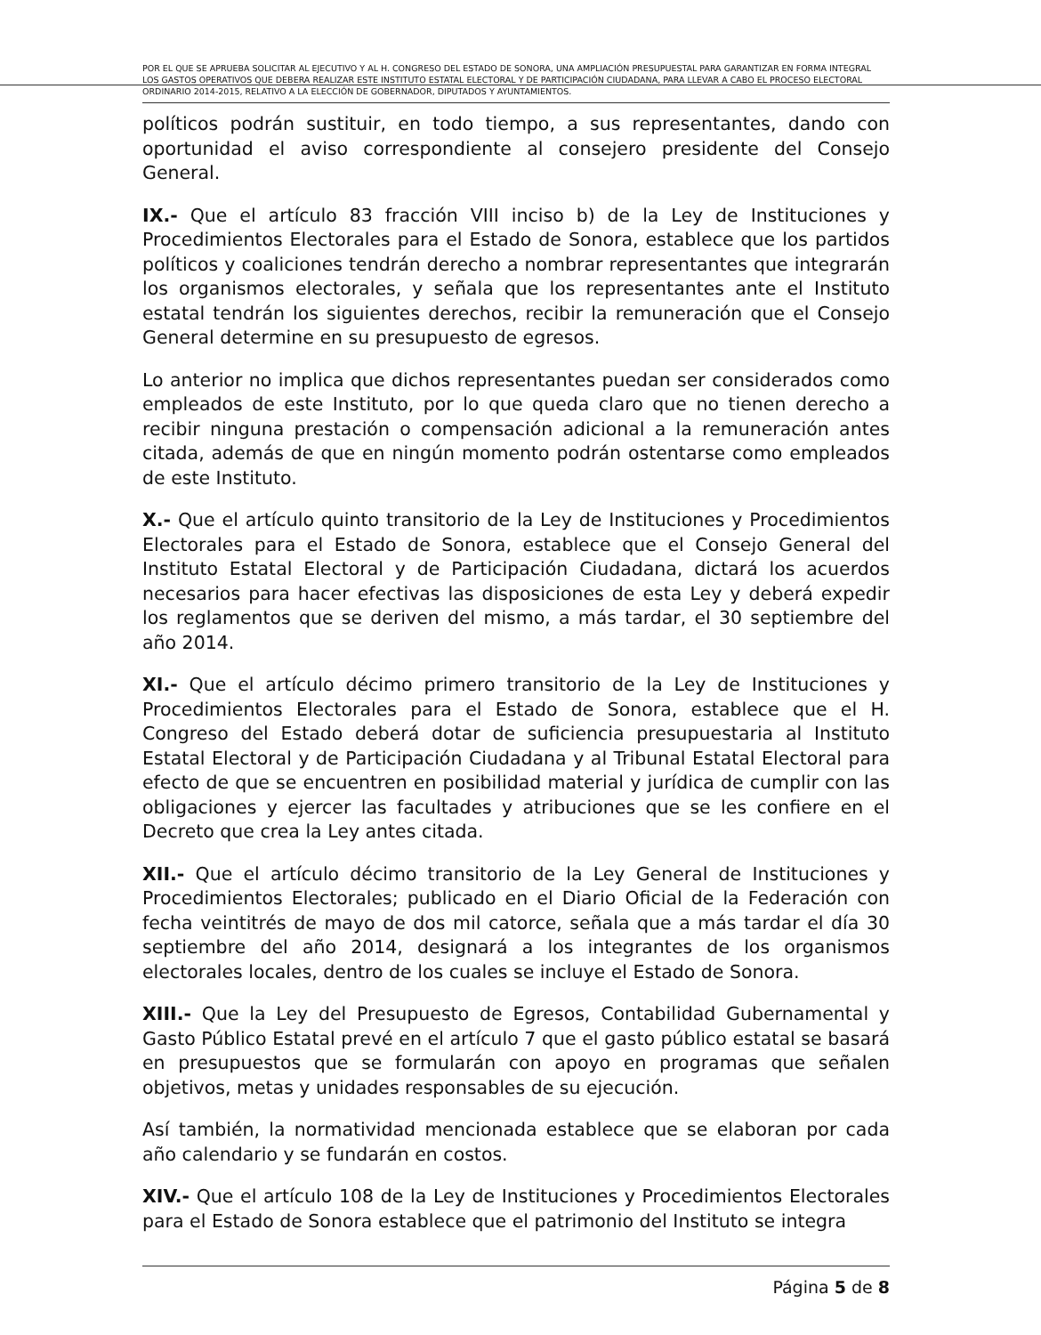POR EL QUE SE APRUEBA SOLICITAR AL EJECUTIVO Y AL H. CONGRESO DEL ESTADO DE SONORA, UNA AMPLIACIÓN PRESUPUESTAL PARA GARANTIZAR EN FORMA INTEGRAL LOS GASTOS OPERATIVOS QUE DEBERA REALIZAR ESTE INSTITUTO ESTATAL ELECTORAL Y DE PARTICIPACIÓN CIUDADANA, PARA LLEVAR A CABO EL PROCESO ELECTORAL ORDINARIO 2014-2015, RELATIVO A LA ELECCIÓN DE GOBERNADOR, DIPUTADOS Y AYUNTAMIENTOS.
políticos podrán sustituir, en todo tiempo, a sus representantes, dando con oportunidad el aviso correspondiente al consejero presidente del Consejo General.
IX.- Que el artículo 83 fracción VIII inciso b) de la Ley de Instituciones y Procedimientos Electorales para el Estado de Sonora, establece que los partidos políticos y coaliciones tendrán derecho a nombrar representantes que integrarán los organismos electorales, y señala que los representantes ante el Instituto estatal tendrán los siguientes derechos, recibir la remuneración que el Consejo General determine en su presupuesto de egresos.
Lo anterior no implica que dichos representantes puedan ser considerados como empleados de este Instituto, por lo que queda claro que no tienen derecho a recibir ninguna prestación o compensación adicional a la remuneración antes citada, además de que en ningún momento podrán ostentarse como empleados de este Instituto.
X.- Que el artículo quinto transitorio de la Ley de Instituciones y Procedimientos Electorales para el Estado de Sonora, establece que el Consejo General del Instituto Estatal Electoral y de Participación Ciudadana, dictará los acuerdos necesarios para hacer efectivas las disposiciones de esta Ley y deberá expedir los reglamentos que se deriven del mismo, a más tardar, el 30 septiembre del año 2014.
XI.- Que el artículo décimo primero transitorio de la Ley de Instituciones y Procedimientos Electorales para el Estado de Sonora, establece que el H. Congreso del Estado deberá dotar de suficiencia presupuestaria al Instituto Estatal Electoral y de Participación Ciudadana y al Tribunal Estatal Electoral para efecto de que se encuentren en posibilidad material y jurídica de cumplir con las obligaciones y ejercer las facultades y atribuciones que se les confiere en el Decreto que crea la Ley antes citada.
XII.- Que el artículo décimo transitorio de la Ley General de Instituciones y Procedimientos Electorales; publicado en el Diario Oficial de la Federación con fecha veintitrés de mayo de dos mil catorce, señala que a más tardar el día 30 septiembre del año 2014, designará a los integrantes de los organismos electorales locales, dentro de los cuales se incluye el Estado de Sonora.
XIII.- Que la Ley del Presupuesto de Egresos, Contabilidad Gubernamental y Gasto Público Estatal prevé en el artículo 7 que el gasto público estatal se basará en presupuestos que se formularán con apoyo en programas que señalen objetivos, metas y unidades responsables de su ejecución.
Así también, la normatividad mencionada establece que se elaboran por cada año calendario y se fundarán en costos.
XIV.- Que el artículo 108 de la Ley de Instituciones y Procedimientos Electorales para el Estado de Sonora establece que el patrimonio del Instituto se integra
Página 5 de 8